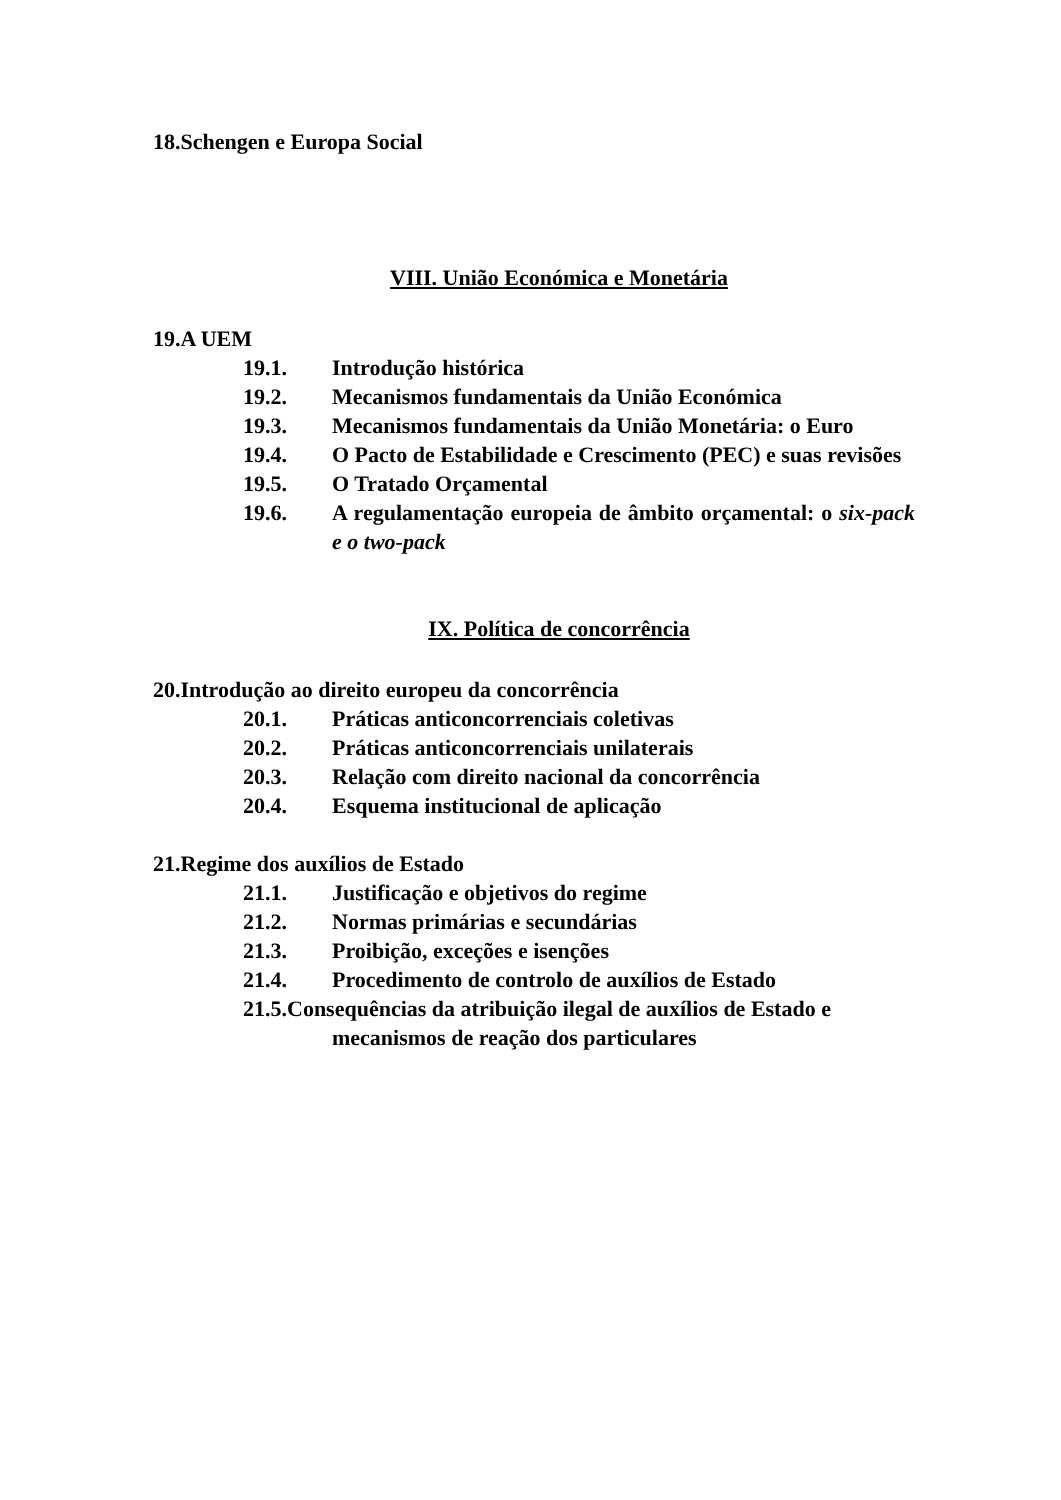18.Schengen e Europa Social
VIII. União Económica e Monetária
19.A UEM
19.1. Introdução histórica
19.2. Mecanismos fundamentais da União Económica
19.3. Mecanismos fundamentais da União Monetária: o Euro
19.4. O Pacto de Estabilidade e Crescimento (PEC) e suas revisões
19.5. O Tratado Orçamental
19.6. A regulamentação europeia de âmbito orçamental: o six-pack e o two-pack
IX. Política de concorrência
20.Introdução ao direito europeu da concorrência
20.1. Práticas anticoncorrenciais coletivas
20.2. Práticas anticoncorrenciais unilaterais
20.3. Relação com direito nacional da concorrência
20.4. Esquema institucional de aplicação
21.Regime dos auxílios de Estado
21.1. Justificação e objetivos do regime
21.2. Normas primárias e secundárias
21.3. Proibição, exceções e isenções
21.4. Procedimento de controlo de auxílios de Estado
21.5.Consequências da atribuição ilegal de auxílios de Estado e
mecanismos de reação dos particulares